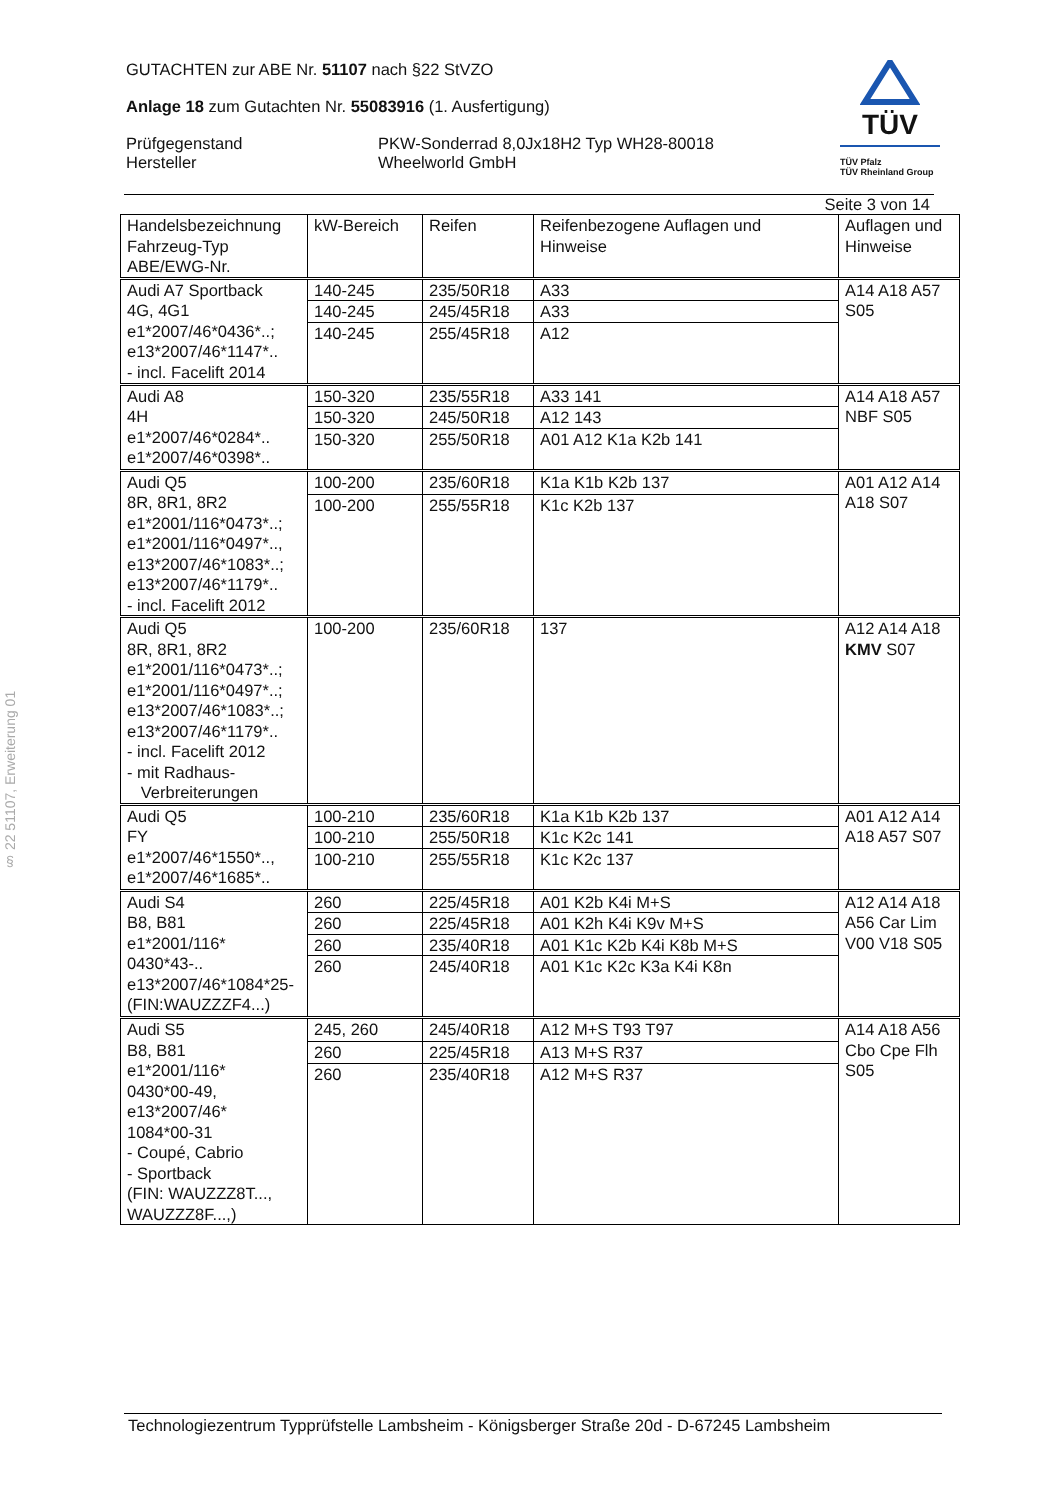§ 22 51107, Erweiterung 01
TÜV
TÜV Pfalz
TÜV Rheinland Group
GUTACHTEN zur ABE Nr. 51107 nach §22 StVZO
Anlage 18 zum Gutachten Nr. 55083916 (1. Ausfertigung)
Prüfgegenstand
Hersteller
PKW-Sonderrad 8,0Jx18H2 Typ WH28-80018
Wheelworld GmbH
Seite 3 von 14
| Handelsbezeichnung Fahrzeug-Typ ABE/EWG-Nr. | kW-Bereich | Reifen | Reifenbezogene Auflagen und Hinweise | Auflagen und Hinweise |
| --- | --- | --- | --- | --- |
| Audi A7 Sportback 4G, 4G1 e1*2007/46*0436*..; e13*2007/46*1147*.. - incl. Facelift 2014 | 140-245 | 235/50R18 | A33 | A14 A18 A57 S05 |
| | 140-245 | 245/45R18 | A33 | |
| | 140-245 | 255/45R18 | A12 | |
| Audi A8 4H e1*2007/46*0284*.. e1*2007/46*0398*.. | 150-320 | 235/55R18 | A33 141 | A14 A18 A57 NBF S05 |
| | 150-320 | 245/50R18 | A12 143 | |
| | 150-320 | 255/50R18 | A01 A12 K1a K2b 141 | |
| Audi Q5 8R, 8R1, 8R2 e1*2001/116*0473*..; e1*2001/116*0497*.., e13*2007/46*1083*..; e13*2007/46*1179*.. - incl. Facelift 2012 | 100-200 | 235/60R18 | K1a K1b K2b 137 | A01 A12 A14 A18 S07 |
| | 100-200 | 255/55R18 | K1c K2b 137 | |
| Audi Q5 8R, 8R1, 8R2 e1*2001/116*0473*..; e1*2001/116*0497*..; e13*2007/46*1083*..; e13*2007/46*1179*.. - incl. Facelift 2012 - mit Radhaus- Verbreiterungen | 100-200 | 235/60R18 | 137 | A12 A14 A18 KMV S07 |
| Audi Q5 FY e1*2007/46*1550*.., e1*2007/46*1685*.. | 100-210 | 235/60R18 | K1a K1b K2b 137 | A01 A12 A14 A18 A57 S07 |
| | 100-210 | 255/50R18 | K1c K2c 141 | |
| | 100-210 | 255/55R18 | K1c K2c 137 | |
| Audi S4 B8, B81 e1*2001/116* 0430*43-.. e13*2007/46*1084*25- (FIN:WAUZZZF4...) | 260 | 225/45R18 | A01 K2b K4i M+S | A12 A14 A18 A56 Car Lim V00 V18 S05 |
| | 260 | 225/45R18 | A01 K2h K4i K9v M+S | |
| | 260 | 235/40R18 | A01 K1c K2b K4i K8b M+S | |
| | 260 | 245/40R18 | A01 K1c K2c K3a K4i K8n | |
| Audi S5 B8, B81 e1*2001/116* 0430*00-49, e13*2007/46* 1084*00-31 - Coupé, Cabrio - Sportback (FIN: WAUZZZ8T..., WAUZZZ8F...,) | 245, 260 | 245/40R18 | A12 M+S T93 T97 | A14 A18 A56 Cbo Cpe Flh S05 |
| | 260 | 225/45R18 | A13 M+S R37 | |
| | 260 | 235/40R18 | A12 M+S R37 | |
Technologiezentrum Typprüfstelle Lambsheim - Königsberger Straße 20d - D-67245 Lambsheim